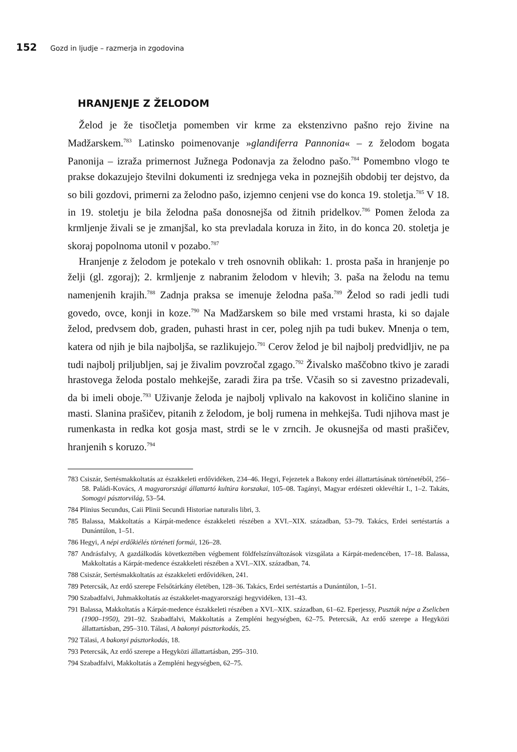152 Gozd in ljudje – razmerja in zgodovina
HRANJENJE Z ŽELODOM
Želod je že tisočletja pomemben vir krme za ekstenzivno pašno rejo živine na Madžarskem.<sup>783</sup> Latinsko poimenovanje »glandiferra Pannonia« – z želodom bogata Panonija – izraža primernost Južnega Podonavja za želodno pašo.<sup>784</sup> Pomembno vlogo te prakse dokazujejo številni dokumenti iz srednjega veka in poznejših obdobij ter dejstvo, da so bili gozdovi, primerni za želodno pašo, izjemno cenjeni vse do konca 19. stoletja.<sup>785</sup> V 18. in 19. stoletju je bila želodna paša donosnejša od žitnih pridelkov.<sup>786</sup> Pomen želoda za krmljenje živali se je zmanjšal, ko sta prevladala koruza in žito, in do konca 20. stoletja je skoraj popolnoma utonil v pozabo.<sup>787</sup>
Hranjenje z želodom je potekalo v treh osnovnih oblikah: 1. prosta paša in hranjenje po želji (gl. zgoraj); 2. krmljenje z nabranim želodom v hlevih; 3. paša na želodu na temu namenjenih krajih.<sup>788</sup> Zadnja praksa se imenuje želodna paša.<sup>789</sup> Želod so radi jedli tudi govedo, ovce, konji in koze.<sup>790</sup> Na Madžarskem so bile med vrstami hrasta, ki so dajale želod, predvsem dob, graden, puhasti hrast in cer, poleg njih pa tudi bukev. Mnenja o tem, katera od njih je bila najboljša, se razlikujejo.<sup>791</sup> Cerov želod je bil najbolj predvidljiv, ne pa tudi najbolj priljubljen, saj je živalim povzročal zgago.<sup>792</sup> Živalsko maščobno tkivo je zaradi hrastovega želoda postalo mehkejše, zaradi žira pa trše. Včasih so si zavestno prizadevali, da bi imeli oboje.<sup>793</sup> Uživanje želoda je najbolj vplivalo na kakovost in količino slanine in masti. Slanina prašičev, pitanih z želodom, je bolj rumena in mehkejša. Tudi njihova mast je rumenkasta in redka kot gosja mast, strdi se le v zrncih. Je okusnejša od masti prašičev, hranjenih s koruzo.<sup>794</sup>
783 Csiszár, Sertésmakkoltatás az északkeleti erdővidéken, 234–46. Hegyi, Fejezetek a Bakony erdei állattartásának történetéből, 256–58. Paládi-Kovács, A magyarországi állattartó kultúra korszakai, 105–08. Tagányi, Magyar erdészeti oklevéltár I., 1–2. Takáts, Somogyi pásztorvilág, 53–54.
784 Plinius Secundus, Caii Plinii Secundi Historiae naturalis libri, 3.
785 Balassa, Makkoltatás a Kárpát-medence északkeleti részében a XVI.–XIX. században, 53–79. Takács, Erdei sertéstartás a Dunántúlon, 1–51.
786 Hegyi, A népi erdőkiélés történeti formái, 126–28.
787 Andrásfalvy, A gazdálkodás következtében végbement földfelszínváltozások vizsgálata a Kárpát-medencében, 17–18. Balassa, Makkoltatás a Kárpát-medence északkeleti részében a XVI.–XIX. században, 74.
788 Csiszár, Sertésmakkoltatás az északkeleti erdővidéken, 241.
789 Petercsák, Az erdő szerepe Felsőtárkány életében, 128–36. Takács, Erdei sertéstartás a Dunántúlon, 1–51.
790 Szabadfalvi, Juhmakkoltatás az északkelet-magyarországi hegyvidéken, 131–43.
791 Balassa, Makkoltatás a Kárpát-medence északkeleti részében a XVI.–XIX. században, 61–62. Eperjessy, Puszták népe a Zselicben (1900–1950), 291–92. Szabadfalvi, Makkoltatás a Zempléni hegységben, 62–75. Petercsák, Az erdő szerepe a Hegyközi állattartásban, 295–310. Tálasi, A bakonyi pásztorkodás, 25.
792 Tálasi, A bakonyi pásztorkodás, 18.
793 Petercsák, Az erdő szerepe a Hegyközi állattartásban, 295–310.
794 Szabadfalvi, Makkoltatás a Zempléni hegységben, 62–75.